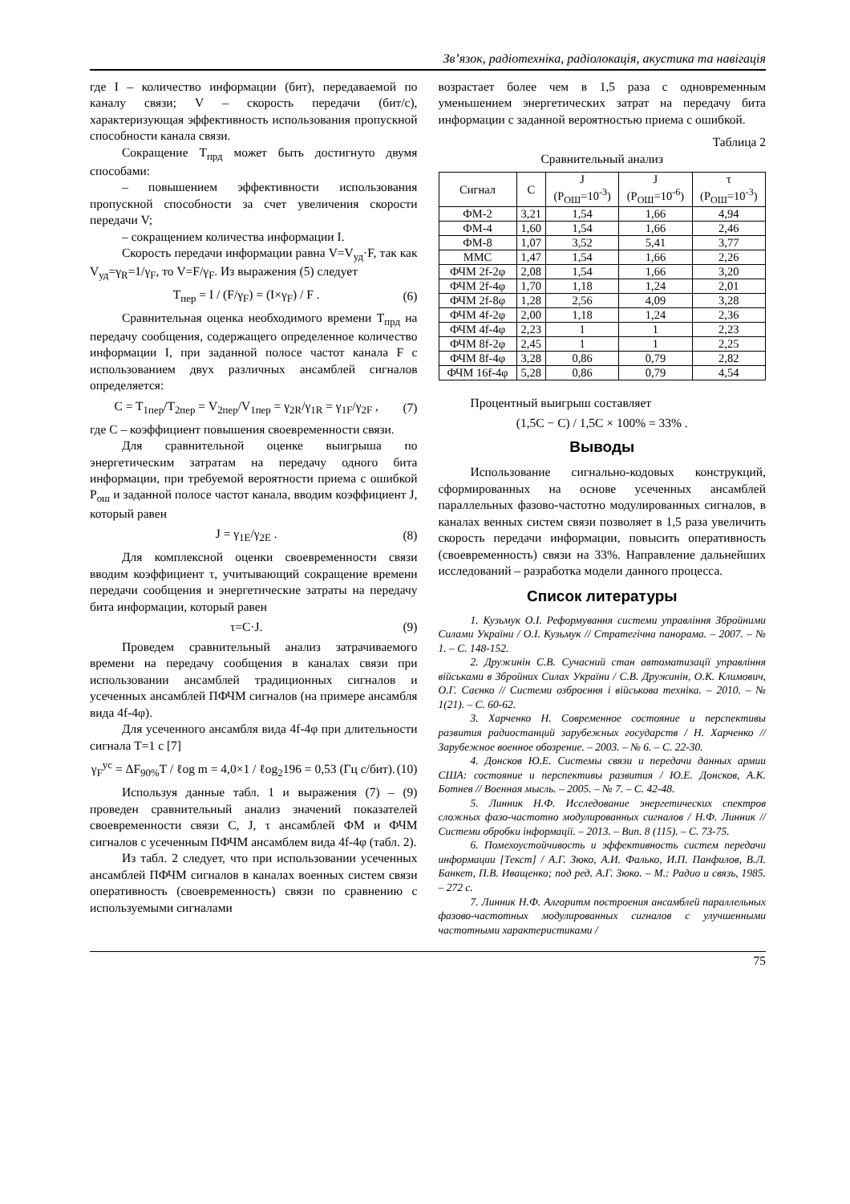Зв’язок, радіотехніка, радіолокація, акустика та навігація
где I – количество информации (бит), передаваемой по каналу связи; V – скорость передачи (бит/с), характеризующая эффективность использования пропускной способности канала связи.
Сокращение T<sub>прд</sub> может быть достигнуто двумя способами:
– повышением эффективности использования пропускной способности за счет увеличения скорости передачи V;
– сокращением количества информации I.
Скорость передачи информации равна V=V<sub>уд</sub>·F, так как V<sub>уд</sub>=γ<sub>R</sub>=1/γ<sub>F</sub>, то V=F/γ<sub>F</sub>. Из выражения (5) следует
T<sub>пер</sub> = I / (F/γ<sub>F</sub>) = (I×γ<sub>F</sub>) / F . (6)
Сравнительная оценка необходимого времени T<sub>прд</sub> на передачу сообщения, содержащего определенное количество информации I, при заданной полосе частот канала F с использованием двух различных ансамблей сигналов определяется:
C = T<sub>1пер</sub>/T<sub>2пер</sub> = V<sub>2пер</sub>/V<sub>1пер</sub> = γ<sub>2R</sub>/γ<sub>1R</sub> = γ<sub>1F</sub>/γ<sub>2F</sub> , (7)
где C – коэффициент повышения своевременности связи.
Для сравнительной оценке выигрыша по энергетическим затратам на передачу одного бита информации, при требуемой вероятности приема с ошибкой P<sub>ош</sub> и заданной полосе частот канала, вводим коэффициент J, который равен
J = γ<sub>1E</sub>/γ<sub>2E</sub> . (8)
Для комплексной оценки своевременности связи вводим коэффициент τ, учитывающий сокращение времени передачи сообщения и энергетические затраты на передачу бита информации, который равен
τ=C·J. (9)
Проведем сравнительный анализ затрачиваемого времени на передачу сообщения в каналах связи при использовании ансамблей традиционных сигналов и усеченных ансамблей ПФЧМ сигналов (на примере ансамбля вида 4f-4φ).
Для усеченного ансамбля вида 4f-4φ при длительности сигнала T=1 с [7]
γ<sub>F</sub><sup>ус</sup> = ΔF<sub>90%</sub>T / ℓog m = 4,0×1 / ℓog<sub>2</sub>196 = 0,53 (Гц с/бит). (10)
Используя данные табл. 1 и выражения (7) – (9) проведен сравнительный анализ значений показателей своевременности связи C, J, τ ансамблей ФМ и ФЧМ сигналов с усеченным ПФЧМ ансамблем вида 4f-4φ (табл. 2).
Из табл. 2 следует, что при использовании усеченных ансамблей ПФЧМ сигналов в каналах военных систем связи оперативность (своевременность) связи по сравнению с используемыми сигналами
возрастает более чем в 1,5 раза с одновременным уменьшением энергетических затрат на передачу бита информации с заданной вероятностью приема с ошибкой.
Таблица 2
Сравнительный анализ
| Сигнал | C | J (P<sub>ОШ</sub>=10<sup>-3</sup>) | J (P<sub>ОШ</sub>=10<sup>-6</sup>) | τ (P<sub>ОШ</sub>=10<sup>-3</sup>) |
| --- | --- | --- | --- | --- |
| ФМ-2 | 3,21 | 1,54 | 1,66 | 4,94 |
| ФМ-4 | 1,60 | 1,54 | 1,66 | 2,46 |
| ФМ-8 | 1,07 | 3,52 | 5,41 | 3,77 |
| ММС | 1,47 | 1,54 | 1,66 | 2,26 |
| ФЧМ 2f-2φ | 2,08 | 1,54 | 1,66 | 3,20 |
| ФЧМ 2f-4φ | 1,70 | 1,18 | 1,24 | 2,01 |
| ФЧМ 2f-8φ | 1,28 | 2,56 | 4,09 | 3,28 |
| ФЧМ 4f-2φ | 2,00 | 1,18 | 1,24 | 2,36 |
| ФЧМ 4f-4φ | 2,23 | 1 | 1 | 2,23 |
| ФЧМ 8f-2φ | 2,45 | 1 | 1 | 2,25 |
| ФЧМ 8f-4φ | 3,28 | 0,86 | 0,79 | 2,82 |
| ФЧМ 16f-4φ | 5,28 | 0,86 | 0,79 | 4,54 |
Процентный выигрыш составляет
(1,5C − C) / 1,5C × 100% = 33% .
Выводы
Использование сигнально-кодовых конструкций, сформированных на основе усеченных ансамблей параллельных фазово-частотно модулированных сигналов, в каналах венных систем связи позволяет в 1,5 раза увеличить скорость передачи информации, повысить оперативность (своевременность) связи на 33%. Направление дальнейших исследований – разработка модели данного процесса.
Список литературы
1. Кузьмук О.І. Реформування системи управління Збройними Силами України / О.І. Кузьмук // Стратегічна панорама. – 2007. – № 1. – С. 148-152.
2. Дружинін С.В. Сучасний стан автоматизації управління військами в Збройних Силах України / С.В. Дружинін, О.К. Климович, О.Г. Саєнко // Системи озброєння і військова техніка. – 2010. – № 1(21). – С. 60-62.
3. Харченко Н. Современное состояние и перспективы развития радиостанций зарубежных государств / Н. Харченко // Зарубежное военное обозрение. – 2003. – № 6. – С. 22-30.
4. Донсков Ю.Е. Системы связи и передачи данных армии США: состояние и перспективы развития / Ю.Е. Донсков, А.К. Ботнев // Военная мысль. – 2005. – № 7. – С. 42-48.
5. Линник Н.Ф. Исследование энергетических спектров сложных фазо-частотно модулированных сигналов / Н.Ф. Линник // Системи обробки інформації. – 2013. – Вип. 8 (115). – С. 73-75.
6. Помехоустойчивость и эффективность систем передачи информации [Текст] / А.Г. Зюко, А.И. Фалько, И.П. Панфилов, В.Л. Банкет, П.В. Иващенко; под ред. А.Г. Зюко. – М.: Радио и связь, 1985. – 272 с.
7. Линник Н.Ф. Алгоритм построения ансамблей параллельных фазово-частотных модулированных сигналов с улучшенными частотными характеристиками /
75